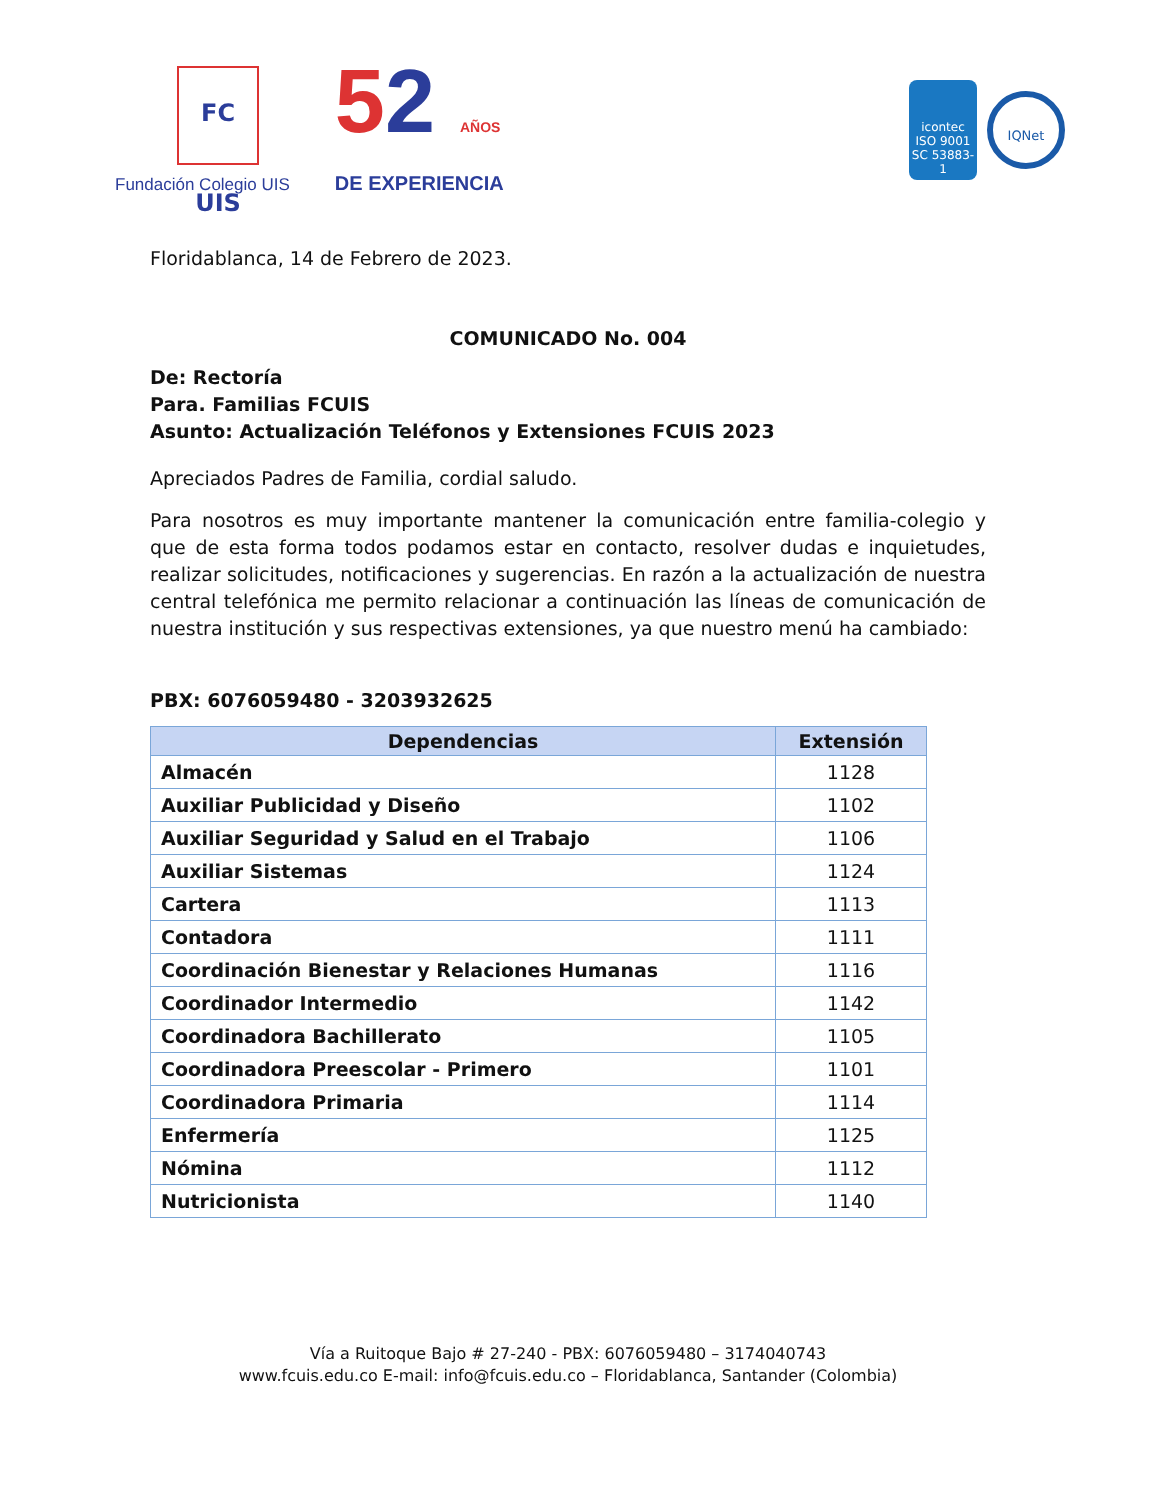FC UIS
Fundación Colegio UIS
52 AÑOS
DE EXPERIENCIA
icontec
ISO 9001
SC 53883-1
IQNet
Floridablanca, 14 de Febrero de 2023.
COMUNICADO No. 004
De: Rectoría
Para. Familias FCUIS
Asunto: Actualización Teléfonos y Extensiones FCUIS 2023
Apreciados Padres de Familia, cordial saludo.
Para nosotros es muy importante mantener la comunicación entre familia-colegio y que de esta forma todos podamos estar en contacto, resolver dudas e inquietudes, realizar solicitudes, notificaciones y sugerencias. En razón a la actualización de nuestra central telefónica me permito relacionar a continuación las líneas de comunicación de nuestra institución y sus respectivas extensiones, ya que nuestro menú ha cambiado:
PBX: 6076059480 - 3203932625
| Dependencias | Extensión |
| --- | --- |
| Almacén | 1128 |
| Auxiliar Publicidad y Diseño | 1102 |
| Auxiliar Seguridad y Salud en el Trabajo | 1106 |
| Auxiliar Sistemas | 1124 |
| Cartera | 1113 |
| Contadora | 1111 |
| Coordinación Bienestar y Relaciones Humanas | 1116 |
| Coordinador Intermedio | 1142 |
| Coordinadora Bachillerato | 1105 |
| Coordinadora Preescolar - Primero | 1101 |
| Coordinadora Primaria | 1114 |
| Enfermería | 1125 |
| Nómina | 1112 |
| Nutricionista | 1140 |
Vía a Ruitoque Bajo # 27-240 - PBX: 6076059480 – 3174040743
www.fcuis.edu.co E-mail: info@fcuis.edu.co – Floridablanca, Santander (Colombia)